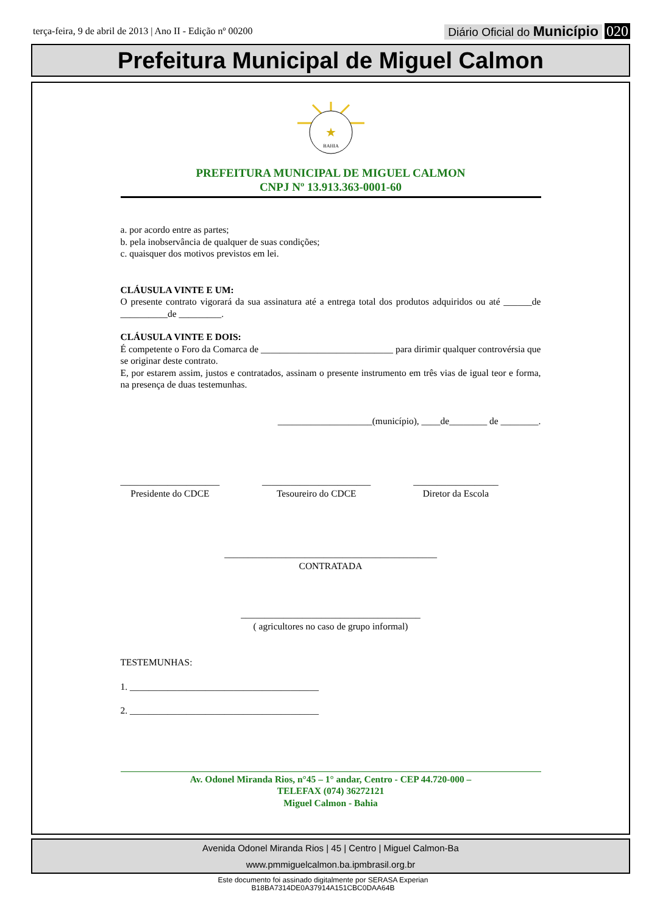terça-feira, 9 de abril de 2013 | Ano II - Edição nº 00200 Diário Oficial do Município 020
Prefeitura Municipal de Miguel Calmon
★
BAHIA
PREFEITURA MUNICIPAL DE MIGUEL CALMON
CNPJ Nº 13.913.363-0001-60
a. por acordo entre as partes;
b. pela inobservância de qualquer de suas condições;
c. quaisquer dos motivos previstos em lei.
CLÁUSULA VINTE E UM:
O presente contrato vigorará da sua assinatura até a entrega total dos produtos adquiridos ou até ______de __________de _________.
CLÁUSULA VINTE E DOIS:
É competente o Foro da Comarca de ____________________________ para dirimir qualquer controvérsia que se originar deste contrato.
E, por estarem assim, justos e contratados, assinam o presente instrumento em três vias de igual teor e forma, na presença de duas testemunhas.
____________________(município), ____de________ de ________.
_____________________
Presidente do CDCE
_______________________
Tesoureiro do CDCE
__________________
Diretor da Escola
_____________________________________________
CONTRATADA
______________________________________
( agricultores no caso de grupo informal)
TESTEMUNHAS:
1. ________________________________________
2. ________________________________________
Av. Odonel Miranda Rios, n°45 – 1° andar, Centro - CEP 44.720-000 –
TELEFAX (074) 36272121
Miguel Calmon - Bahia
Avenida Odonel Miranda Rios | 45 | Centro | Miguel Calmon-Ba
www.pmmiguelcalmon.ba.ipmbrasil.org.br
Este documento foi assinado digitalmente por SERASA Experian
B18BA7314DE0A37914A151CBC0DAA64B